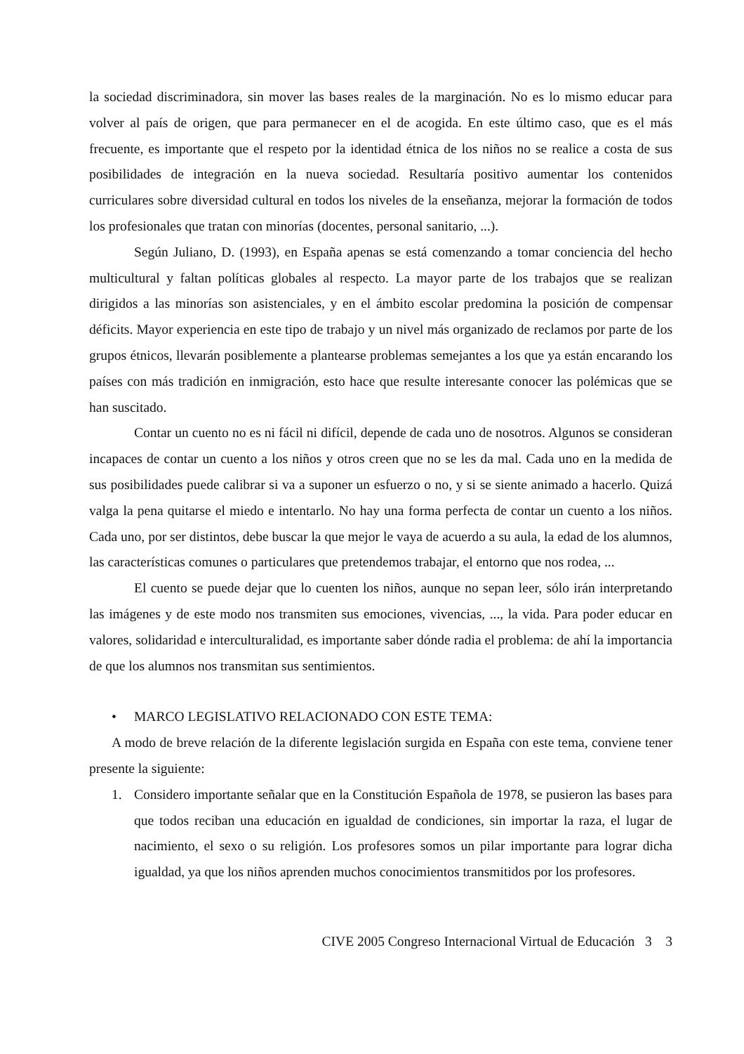la sociedad discriminadora, sin mover las bases reales de la marginación. No es lo mismo educar para volver al país de origen, que para permanecer en el de acogida. En este último caso, que es el más frecuente, es importante que el respeto por la identidad étnica de los niños no se realice a costa de sus posibilidades de integración en la nueva sociedad. Resultaría positivo aumentar los contenidos curriculares sobre diversidad cultural en todos los niveles de la enseñanza, mejorar la formación de todos los profesionales que tratan con minorías (docentes, personal sanitario, ...).
Según Juliano, D. (1993), en España apenas se está comenzando a tomar conciencia del hecho multicultural y faltan políticas globales al respecto. La mayor parte de los trabajos que se realizan dirigidos a las minorías son asistenciales, y en el ámbito escolar predomina la posición de compensar déficits. Mayor experiencia en este tipo de trabajo y un nivel más organizado de reclamos por parte de los grupos étnicos, llevarán posiblemente a plantearse problemas semejantes a los que ya están encarando los países con más tradición en inmigración, esto hace que resulte interesante conocer las polémicas que se han suscitado.
Contar un cuento no es ni fácil ni difícil, depende de cada uno de nosotros. Algunos se consideran incapaces de contar un cuento a los niños y otros creen que no se les da mal. Cada uno en la medida de sus posibilidades puede calibrar si va a suponer un esfuerzo o no, y si se siente animado a hacerlo. Quizá valga la pena quitarse el miedo e intentarlo. No hay una forma perfecta de contar un cuento a los niños. Cada uno, por ser distintos, debe buscar la que mejor le vaya de acuerdo a su aula, la edad de los alumnos, las características comunes o particulares que pretendemos trabajar, el entorno que nos rodea, ...
El cuento se puede dejar que lo cuenten los niños, aunque no sepan leer, sólo irán interpretando las imágenes y de este modo nos transmiten sus emociones, vivencias, ..., la vida. Para poder educar en valores, solidaridad e interculturalidad, es importante saber dónde radia el problema: de ahí la importancia de que los alumnos nos transmitan sus sentimientos.
• MARCO LEGISLATIVO RELACIONADO CON ESTE TEMA:
A modo de breve relación de la diferente legislación surgida en España con este tema, conviene tener presente la siguiente:
1. Considero importante señalar que en la Constitución Española de 1978, se pusieron las bases para que todos reciban una educación en igualdad de condiciones, sin importar la raza, el lugar de nacimiento, el sexo o su religión. Los profesores somos un pilar importante para lograr dicha igualdad, ya que los niños aprenden muchos conocimientos transmitidos por los profesores.
CIVE 2005 Congreso Internacional Virtual de Educación 3 3